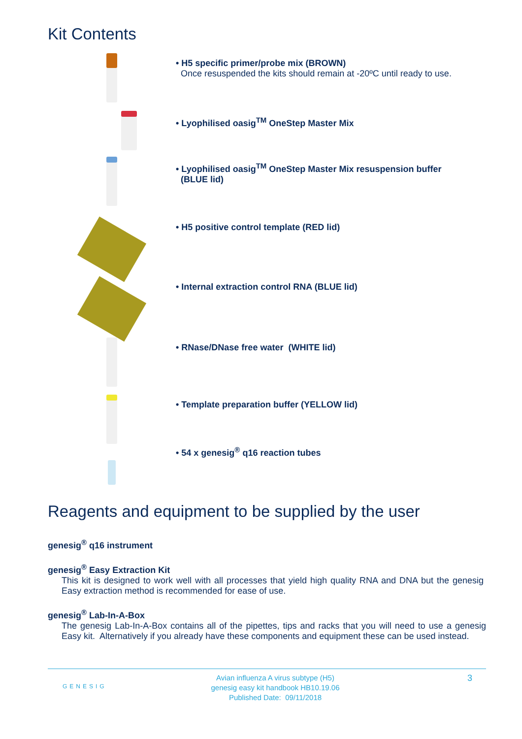Kit Contents
• H5 specific primer/probe mix (BROWN)
Once resuspended the kits should remain at -20ºC until ready to use.
• Lyophilised oasig<sup>TM</sup> OneStep Master Mix
• Lyophilised oasig<sup>TM</sup> OneStep Master Mix resuspension buffer
(BLUE lid)
• H5 positive control template (RED lid)
• Internal extraction control RNA (BLUE lid)
• RNase/DNase free water (WHITE lid)
• Template preparation buffer (YELLOW lid)
• 54 x genesig<sup>®</sup> q16 reaction tubes
Reagents and equipment to be supplied by the user
genesig<sup>®</sup> q16 instrument
genesig<sup>®</sup> Easy Extraction Kit
This kit is designed to work well with all processes that yield high quality RNA and DNA but the genesig Easy extraction method is recommended for ease of use.
genesig<sup>®</sup> Lab-In-A-Box
The genesig Lab-In-A-Box contains all of the pipettes, tips and racks that you will need to use a genesig Easy kit. Alternatively if you already have these components and equipment these can be used instead.
GENESIG
Avian influenza A virus subtype (H5)
genesig easy kit handbook HB10.19.06
Published Date: 09/11/2018
3